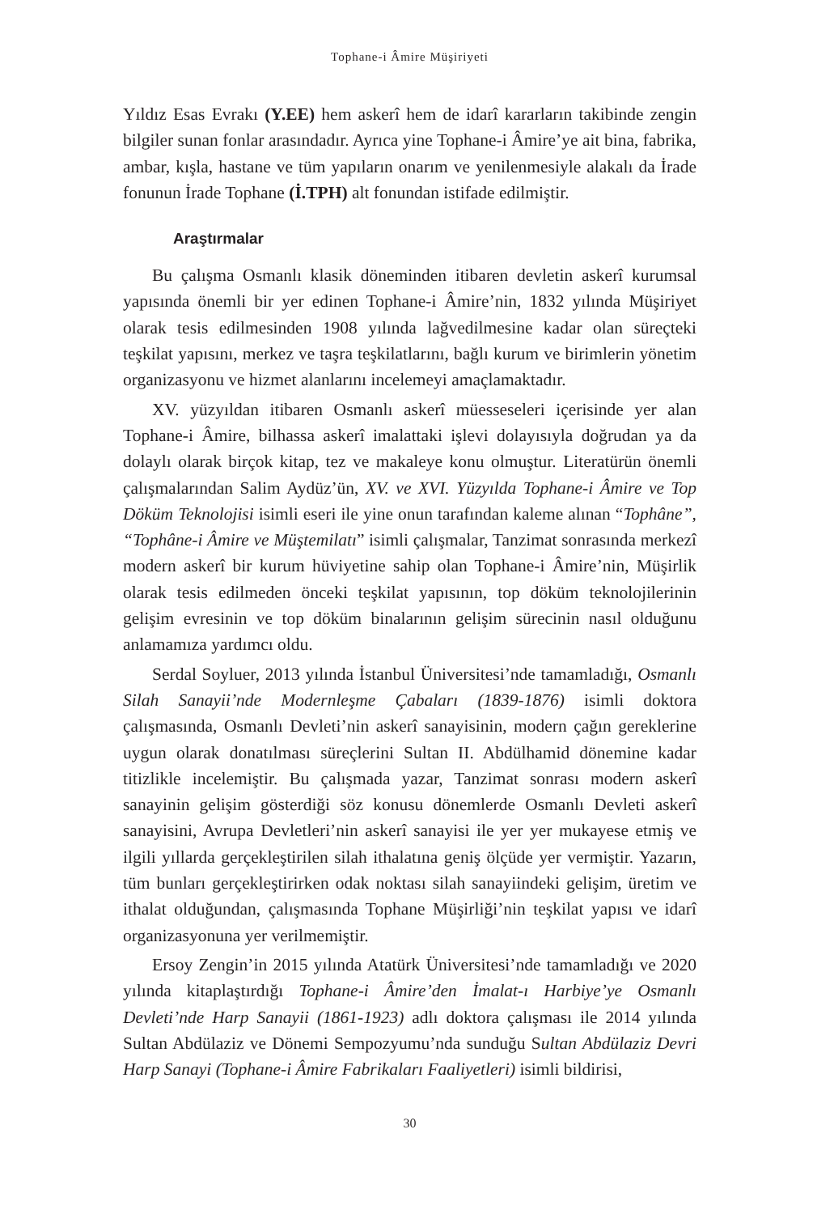Tophane-i Âmire Müşiriyeti
Yıldız Esas Evrakı (Y.EE) hem askerî hem de idarî kararların takibinde zengin bilgiler sunan fonlar arasındadır. Ayrıca yine Tophane-i Âmire’ye ait bina, fabrika, ambar, kışla, hastane ve tüm yapıların onarım ve yenilenmesiyle alakalı da İrade fonunun İrade Tophane (İ.TPH) alt fonundan istifade edilmiştir.
Araştırmalar
Bu çalışma Osmanlı klasik döneminden itibaren devletin askerî kurumsal yapısında önemli bir yer edinen Tophane-i Âmire’nin, 1832 yılında Müşiriyet olarak tesis edilmesinden 1908 yılında lağvedilmesine kadar olan süreçteki teşkilat yapısını, merkez ve taşra teşkilatlarını, bağlı kurum ve birimlerin yönetim organizasyonu ve hizmet alanlarını incelemeyi amaçlamaktadır.
XV. yüzyıldan itibaren Osmanlı askerî müesseseleri içerisinde yer alan Tophane-i Âmire, bilhassa askerî imalattaki işlevi dolayısıyla doğrudan ya da dolaylı olarak birçok kitap, tez ve makaleye konu olmuştur. Literatürün önemli çalışmalarından Salim Aydüz’ün, XV. ve XVI. Yüzyılda Tophane-i Âmire ve Top Döküm Teknolojisi isimli eseri ile yine onun tarafından kaleme alınan “Tophâne”, “Tophâne-i Âmire ve Müştemilatı” isimli çalışmalar, Tanzimat sonrasında merkezî modern askerî bir kurum hüviyetine sahip olan Tophane-i Âmire’nin, Müşirlik olarak tesis edilmeden önceki teşkilat yapısının, top döküm teknolojilerinin gelişim evresinin ve top döküm binalarının gelişim sürecinin nasıl olduğunu anlamamıza yardımcı oldu.
Serdal Soyluer, 2013 yılında İstanbul Üniversitesi’nde tamamladığı, Osmanlı Silah Sanayii’nde Modernleşme Çabaları (1839-1876) isimli doktora çalışmasında, Osmanlı Devleti’nin askerî sanayisinin, modern çağın gereklerine uygun olarak donatılması süreçlerini Sultan II. Abdülhamid dönemine kadar titizlikle incelemiştir. Bu çalışmada yazar, Tanzimat sonrası modern askerî sanayinin gelişim gösterdiği söz konusu dönemlerde Osmanlı Devleti askerî sanayisini, Avrupa Devletleri’nin askerî sanayisi ile yer yer mukayese etmiş ve ilgili yıllarda gerçekleştirilen silah ithalatına geniş ölçüde yer vermiştir. Yazarın, tüm bunları gerçekleştirirken odak noktası silah sanayiindeki gelişim, üretim ve ithalat olduğundan, çalışmasında Tophane Müşirliği’nin teşkilat yapısı ve idarî organizasyonuna yer verilmemiştir.
Ersoy Zengin’in 2015 yılında Atatürk Üniversitesi’nde tamamladığı ve 2020 yılında kitaplaştırdığı Tophane-i Âmire’den İmalat-ı Harbiye’ye Osmanlı Devleti’nde Harp Sanayii (1861-1923) adlı doktora çalışması ile 2014 yılında Sultan Abdülaziz ve Dönemi Sempozyumu’nda sunduğu Sultan Abdülaziz Devri Harp Sanayi (Tophane-i Âmire Fabrikaları Faaliyetleri) isimli bildirisi,
30